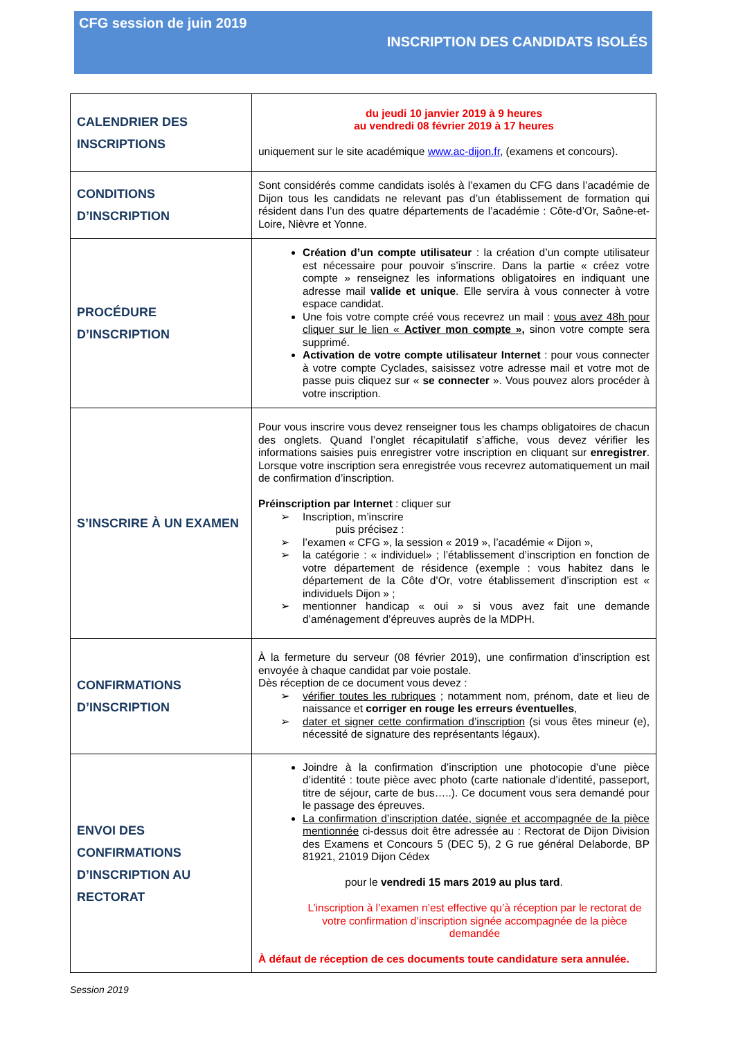CFG session de juin 2019
INSCRIPTION DES CANDIDATS ISOLÉS
| CALENDRIER DES INSCRIPTIONS | du jeudi 10 janvier 2019 à 9 heures au vendredi 08 février 2019 à 17 heures uniquement sur le site académique www.ac-dijon.fr , (examens et concours). |
| CONDITIONS D’INSCRIPTION | Sont considérés comme candidats isolés à l’examen du CFG dans l’académie de Dijon tous les candidats ne relevant pas d’un établissement de formation qui résident dans l’un des quatre départements de l’académie : Côte-d’Or, Saône-et-Loire, Nièvre et Yonne. |
| PROCÉDURE D’INSCRIPTION | Création d’un compte utilisateur : la création d’un compte utilisateur est nécessaire pour pouvoir s’inscrire. Dans la partie « créez votre compte » renseignez les informations obligatoires en indiquant une adresse mail valide et unique . Elle servira à vous connecter à votre espace candidat. Une fois votre compte créé vous recevrez un mail : vous avez 48h pour cliquer sur le lien « Activer mon compte » , sinon votre compte sera supprimé. Activation de votre compte utilisateur Internet : pour vous connecter à votre compte Cyclades, saisissez votre adresse mail et votre mot de passe puis cliquez sur « se connecter ». Vous pouvez alors procéder à votre inscription. |
| S’INSCRIRE À UN EXAMEN | Pour vous inscrire vous devez renseigner tous les champs obligatoires de chacun des onglets. Quand l’onglet récapitulatif s’affiche, vous devez vérifier les informations saisies puis enregistrer votre inscription en cliquant sur enregistrer . Lorsque votre inscription sera enregistrée vous recevrez automatiquement un mail de confirmation d’inscription. Préinscription par Internet : cliquer sur ➢ Inscription, m’inscrire puis précisez : ➢ l’examen « CFG », la session « 2019 », l’académie « Dijon », ➢ la catégorie : « individuel» ; l’établissement d’inscription en fonction de votre département de résidence (exemple : vous habitez dans le département de la Côte d’Or, votre établissement d’inscription est « individuels Dijon » ; ➢ mentionner handicap « oui » si vous avez fait une demande d’aménagement d’épreuves auprès de la MDPH. |
| CONFIRMATIONS D’INSCRIPTION | À la fermeture du serveur (08 février 2019), une confirmation d’inscription est envoyée à chaque candidat par voie postale. Dès réception de ce document vous devez : ➢ vérifier toutes les rubriques ; notamment nom, prénom, date et lieu de naissance et corriger en rouge les erreurs éventuelles , ➢ dater et signer cette confirmation d’inscription (si vous êtes mineur (e), nécessité de signature des représentants légaux). |
| ENVOI DES CONFIRMATIONS D’INSCRIPTION AU RECTORAT | Joindre à la confirmation d’inscription une photocopie d’une pièce d’identité : toute pièce avec photo (carte nationale d’identité, passeport, titre de séjour, carte de bus…..). Ce document vous sera demandé pour le passage des épreuves. La confirmation d’inscription datée, signée et accompagnée de la pièce mentionnée ci-dessus doit être adressée au : Rectorat de Dijon Division des Examens et Concours 5 (DEC 5), 2 G rue général Delaborde, BP 81921, 21019 Dijon Cédex pour le vendredi 15 mars 2019 au plus tard . L’inscription à l’examen n’est effective qu’à réception par le rectorat de votre confirmation d’inscription signée accompagnée de la pièce demandée À défaut de réception de ces documents toute candidature sera annulée. |
Session 2019